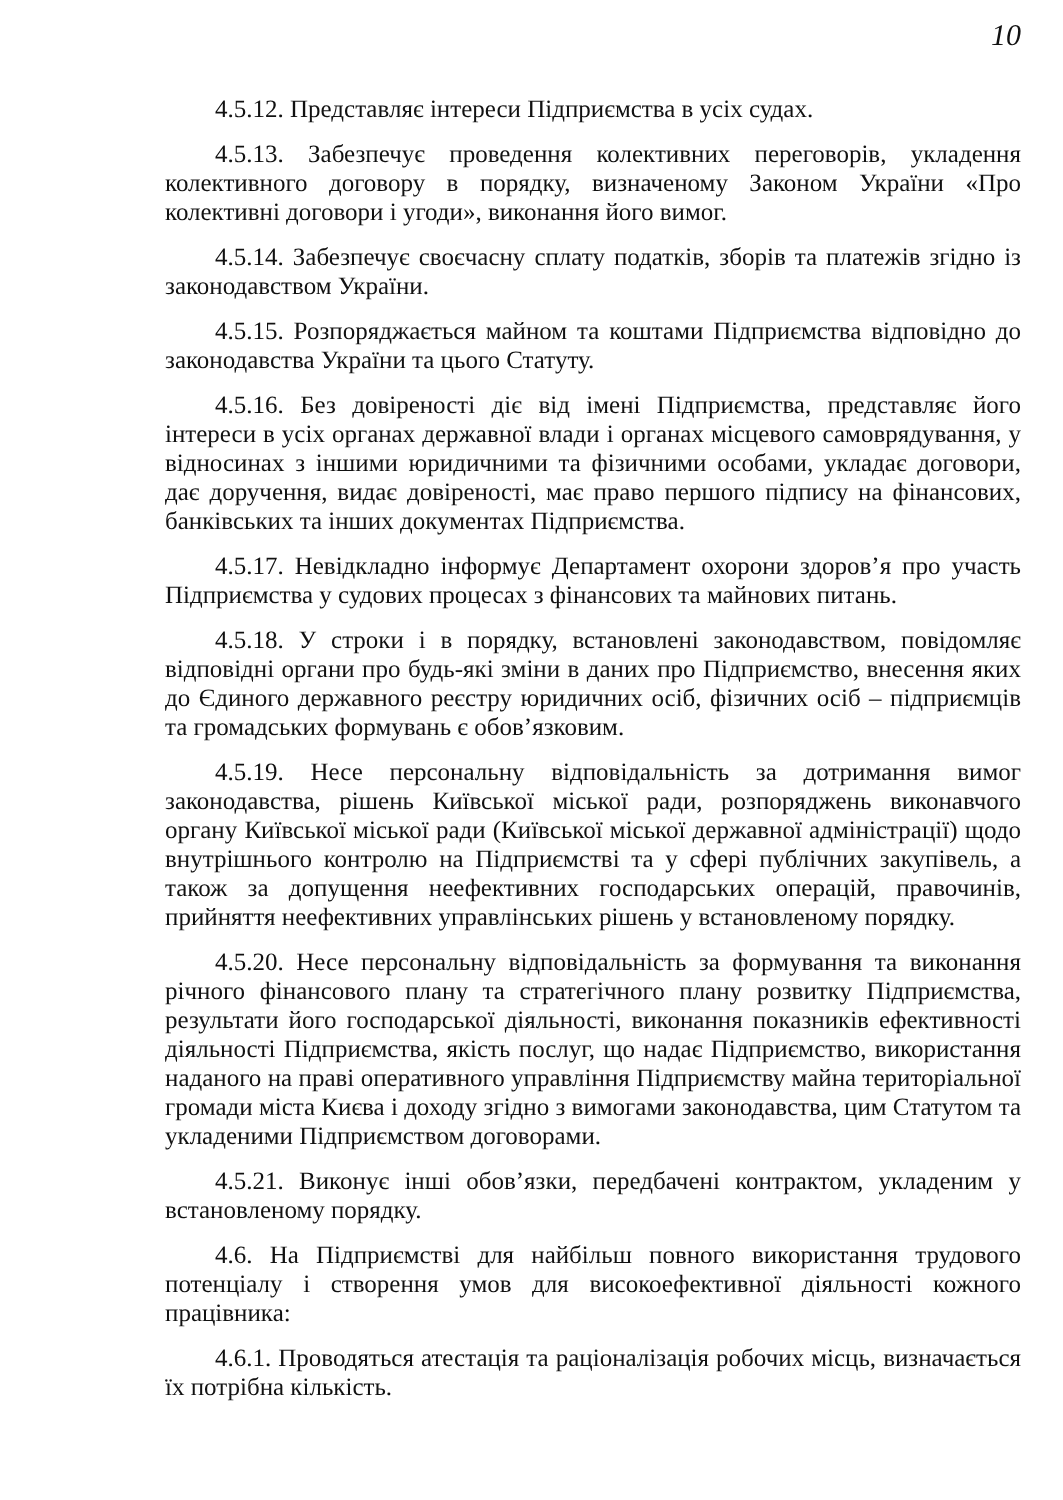10
4.5.12. Представляє інтереси Підприємства в усіх судах.
4.5.13. Забезпечує проведення колективних переговорів, укладення колективного договору в порядку, визначеному Законом України «Про колективні договори і угоди», виконання його вимог.
4.5.14. Забезпечує своєчасну сплату податків, зборів та платежів згідно із законодавством України.
4.5.15. Розпоряджається майном та коштами Підприємства відповідно до законодавства України та цього Статуту.
4.5.16. Без довіреності діє від імені Підприємства, представляє його інтереси в усіх органах державної влади і органах місцевого самоврядування, у відносинах з іншими юридичними та фізичними особами, укладає договори, дає доручення, видає довіреності, має право першого підпису на фінансових, банківських та інших документах Підприємства.
4.5.17. Невідкладно інформує Департамент охорони здоров’я про участь Підприємства у судових процесах з фінансових та майнових питань.
4.5.18. У строки і в порядку, встановлені законодавством, повідомляє відповідні органи про будь-які зміни в даних про Підприємство, внесення яких до Єдиного державного реєстру юридичних осіб, фізичних осіб – підприємців та громадських формувань є обов’язковим.
4.5.19. Несе персональну відповідальність за дотримання вимог законодавства, рішень Київської міської ради, розпоряджень виконавчого органу Київської міської ради (Київської міської державної адміністрації) щодо внутрішнього контролю на Підприємстві та у сфері публічних закупівель, а також за допущення неефективних господарських операцій, правочинів, прийняття неефективних управлінських рішень у встановленому порядку.
4.5.20. Несе персональну відповідальність за формування та виконання річного фінансового плану та стратегічного плану розвитку Підприємства, результати його господарської діяльності, виконання показників ефективності діяльності Підприємства, якість послуг, що надає Підприємство, використання наданого на праві оперативного управління Підприємству майна територіальної громади міста Києва і доходу згідно з вимогами законодавства, цим Статутом та укладеними Підприємством договорами.
4.5.21. Виконує інші обов’язки, передбачені контрактом, укладеним у встановленому порядку.
4.6. На Підприємстві для найбільш повного використання трудового потенціалу і створення умов для високоефективної діяльності кожного працівника:
4.6.1. Проводяться атестація та раціоналізація робочих місць, визначається їх потрібна кількість.